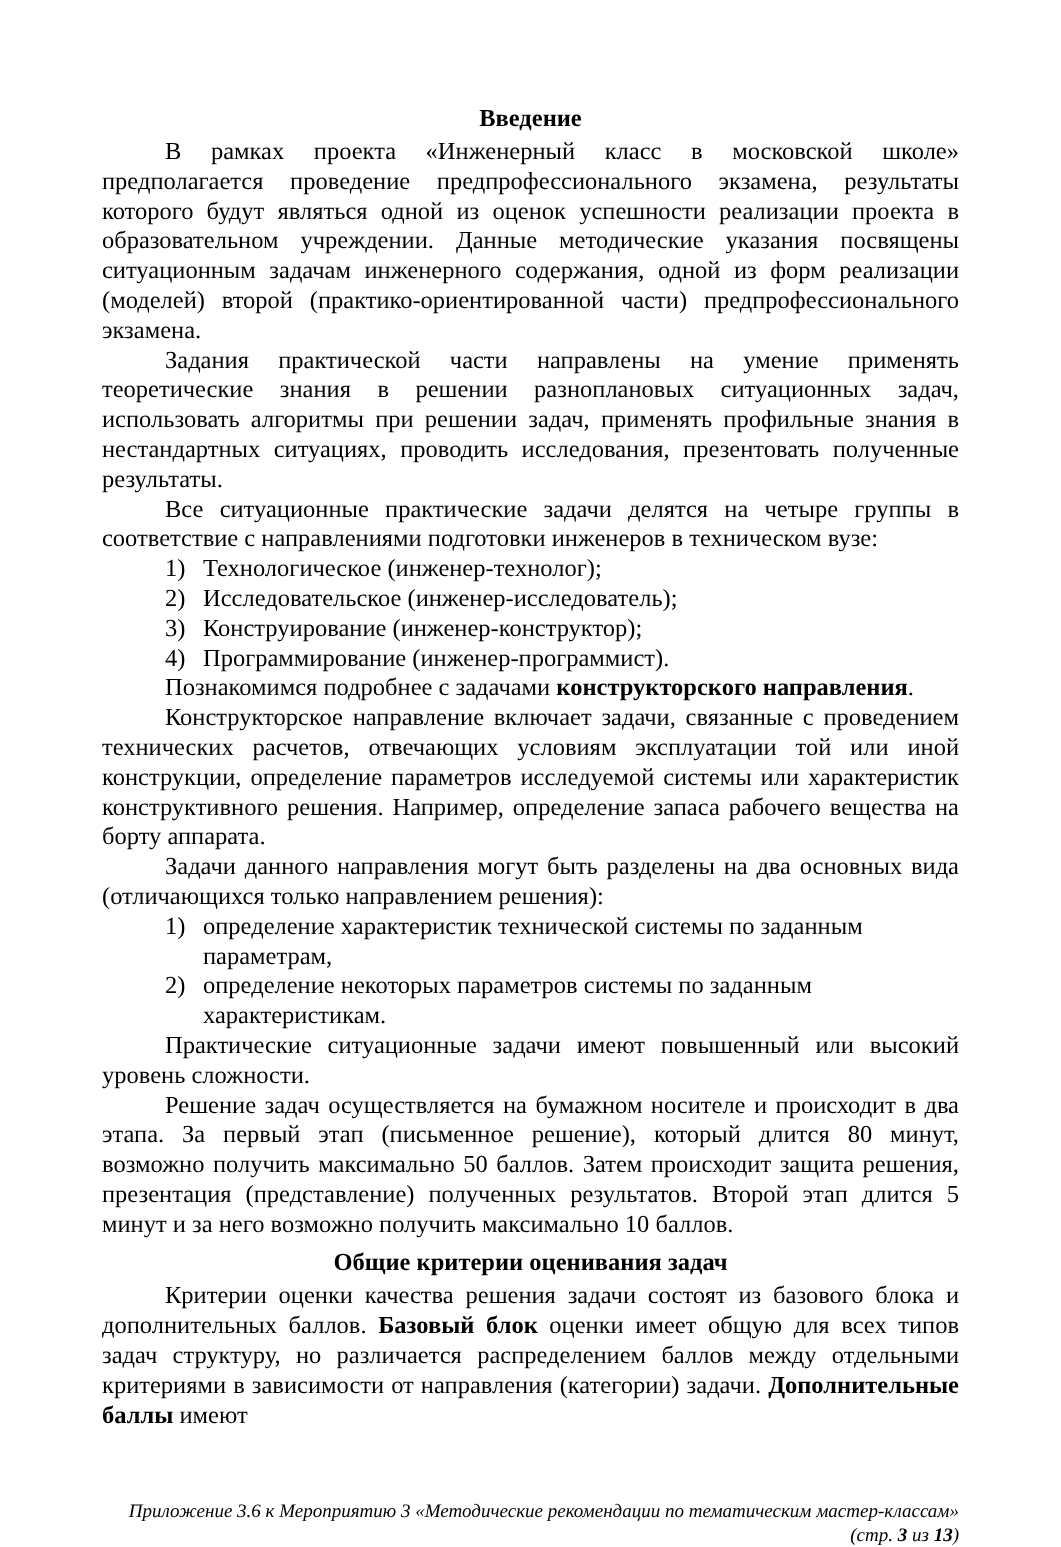Введение
В рамках проекта «Инженерный класс в московской школе» предполагается проведение предпрофессионального экзамена, результаты которого будут являться одной из оценок успешности реализации проекта в образовательном учреждении. Данные методические указания посвящены ситуационным задачам инженерного содержания, одной из форм реализации (моделей) второй (практико-ориентированной части) предпрофессионального экзамена.
Задания практической части направлены на умение применять теоретические знания в решении разноплановых ситуационных задач, использовать алгоритмы при решении задач, применять профильные знания в нестандартных ситуациях, проводить исследования, презентовать полученные результаты.
Все ситуационные практические задачи делятся на четыре группы в соответствие с направлениями подготовки инженеров в техническом вузе:
1) Технологическое (инженер-технолог);
2) Исследовательское (инженер-исследователь);
3) Конструирование (инженер-конструктор);
4) Программирование (инженер-программист).
Познакомимся подробнее с задачами конструкторского направления.
Конструкторское направление включает задачи, связанные с проведением технических расчетов, отвечающих условиям эксплуатации той или иной конструкции, определение параметров исследуемой системы или характеристик конструктивного решения. Например, определение запаса рабочего вещества на борту аппарата.
Задачи данного направления могут быть разделены на два основных вида (отличающихся только направлением решения):
1) определение характеристик технической системы по заданным
параметрам,
2) определение некоторых параметров системы по заданным
характеристикам.
Практические ситуационные задачи имеют повышенный или высокий уровень сложности.
Решение задач осуществляется на бумажном носителе и происходит в два этапа. За первый этап (письменное решение), который длится 80 минут, возможно получить максимально 50 баллов. Затем происходит защита решения, презентация (представление) полученных результатов. Второй этап длится 5 минут и за него возможно получить максимально 10 баллов.
Общие критерии оценивания задач
Критерии оценки качества решения задачи состоят из базового блока и дополнительных баллов. Базовый блок оценки имеет общую для всех типов задач структуру, но различается распределением баллов между отдельными критериями в зависимости от направления (категории) задачи. Дополнительные баллы имеют
Приложение 3.6 к Мероприятию 3 «Методические рекомендации по тематическим мастер-классам»
(стр. 3 из 13)